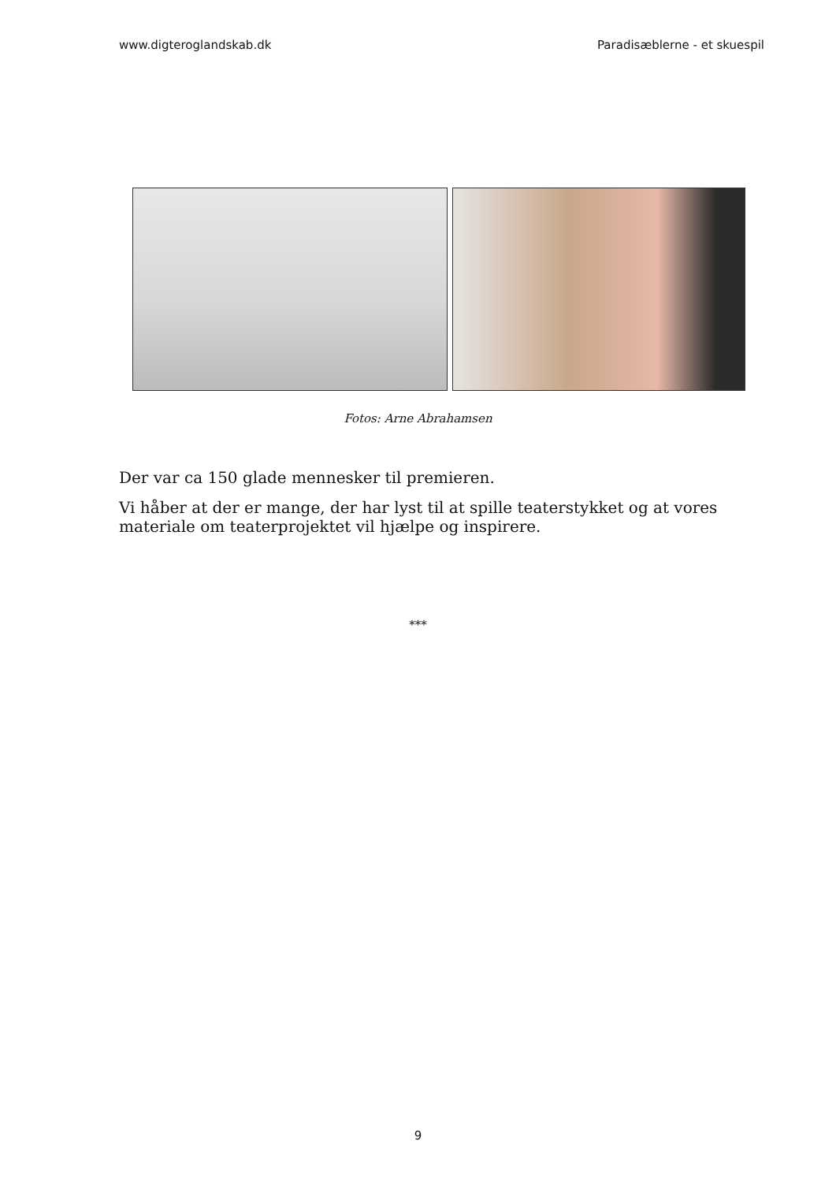www.digteroglandskab.dk Paradisæblerne - et skuespil
Fotos: Arne Abrahamsen
Der var ca 150 glade mennesker til premieren.
Vi håber at der er mange, der har lyst til at spille teaterstykket og at vores materiale om teaterprojektet vil hjælpe og inspirere.
***
9